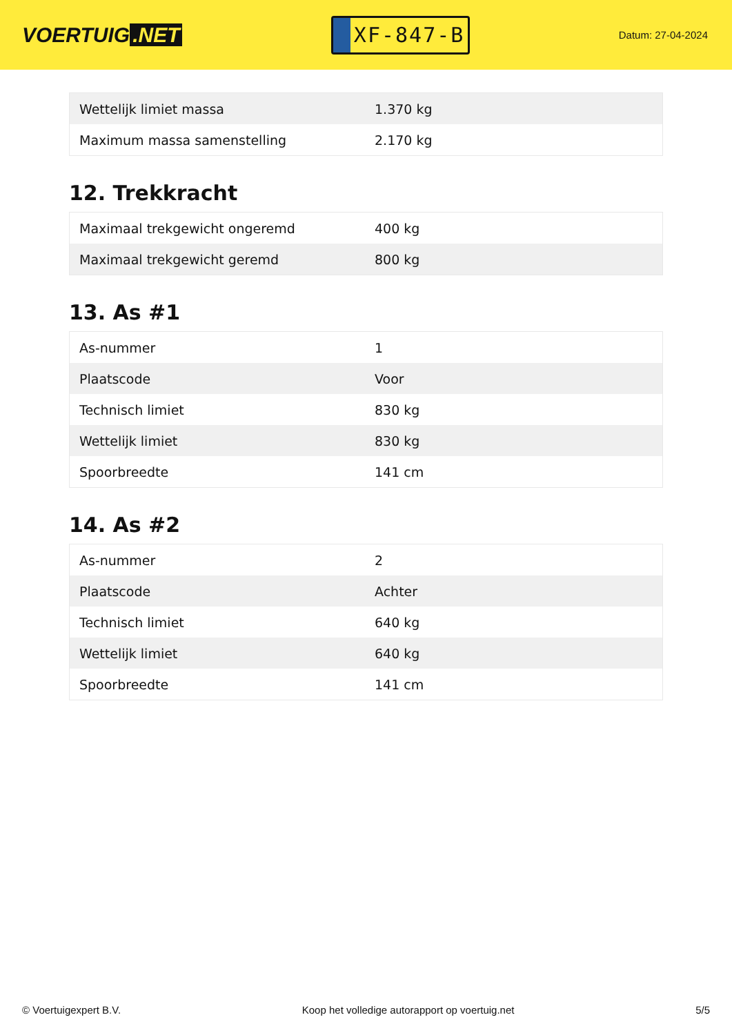VOERTUIG.NET
XF-847-B
Datum: 27-04-2024
| Wettelijk limiet massa | 1.370 kg |
| Maximum massa samenstelling | 2.170 kg |
12. Trekkracht
| Maximaal trekgewicht ongeremd | 400 kg |
| Maximaal trekgewicht geremd | 800 kg |
13. As #1
| As-nummer | 1 |
| Plaatscode | Voor |
| Technisch limiet | 830 kg |
| Wettelijk limiet | 830 kg |
| Spoorbreedte | 141 cm |
14. As #2
| As-nummer | 2 |
| Plaatscode | Achter |
| Technisch limiet | 640 kg |
| Wettelijk limiet | 640 kg |
| Spoorbreedte | 141 cm |
© Voertuigexpert B.V. Koop het volledige autorapport op voertuig.net 5/5